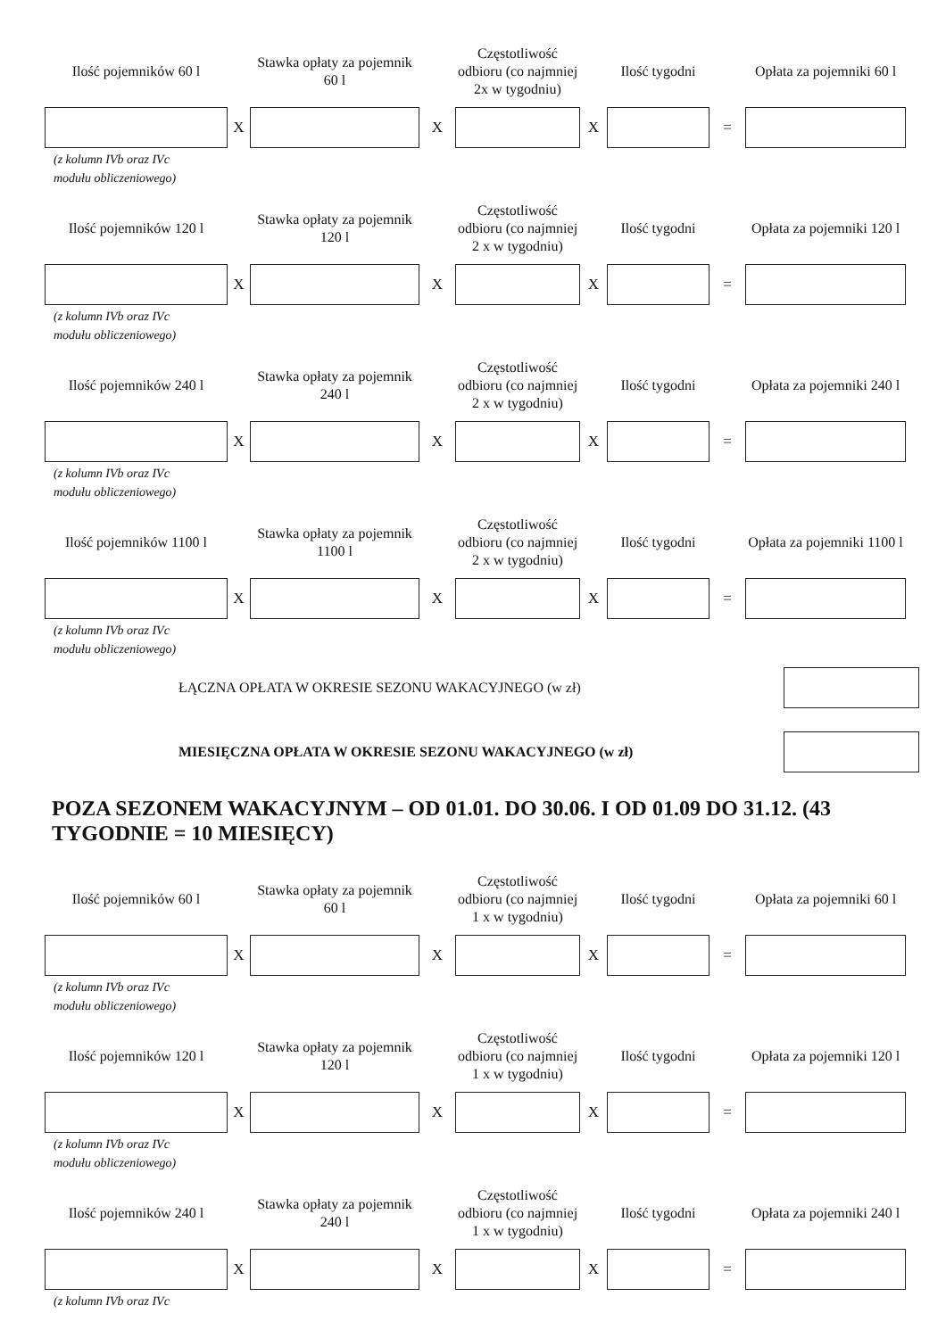Ilość pojemników 60 l
Stawka opłaty za pojemnik 60 l
Częstotliwość odbioru (co najmniej 2x w tygodniu)
Ilość tygodni
Opłata za pojemniki 60 l
X
X
X
=
(z kolumn IVb oraz IVc
modułu obliczeniowego)
Ilość pojemników 120 l
Stawka opłaty za pojemnik 120 l
Częstotliwość odbioru (co najmniej 2 x w tygodniu)
Ilość tygodni
Opłata za pojemniki 120 l
X
X
X
=
(z kolumn IVb oraz IVc
modułu obliczeniowego)
Ilość pojemników 240 l
Stawka opłaty za pojemnik 240 l
Częstotliwość odbioru (co najmniej 2 x w tygodniu)
Ilość tygodni
Opłata za pojemniki 240 l
X
X
X
=
(z kolumn IVb oraz IVc
modułu obliczeniowego)
Ilość pojemników 1100 l
Stawka opłaty za pojemnik 1100 l
Częstotliwość odbioru (co najmniej 2 x w tygodniu)
Ilość tygodni
Opłata za pojemniki 1100 l
X
X
X
=
(z kolumn IVb oraz IVc
modułu obliczeniowego)
ŁĄCZNA OPŁATA W OKRESIE SEZONU WAKACYJNEGO (w zł)
MIESIĘCZNA OPŁATA W OKRESIE SEZONU WAKACYJNEGO (w zł)
POZA SEZONEM WAKACYJNYM – OD 01.01. DO 30.06. I OD 01.09 DO 31.12. (43 TYGODNIE = 10 MIESIĘCY)
Ilość pojemników 60 l
Stawka opłaty za pojemnik 60 l
Częstotliwość odbioru (co najmniej 1 x w tygodniu)
Ilość tygodni
Opłata za pojemniki 60 l
X
X
X
=
(z kolumn IVb oraz IVc
modułu obliczeniowego)
Ilość pojemników 120 l
Stawka opłaty za pojemnik 120 l
Częstotliwość odbioru (co najmniej 1 x w tygodniu)
Ilość tygodni
Opłata za pojemniki 120 l
X
X
X
=
(z kolumn IVb oraz IVc
modułu obliczeniowego)
Ilość pojemników 240 l
Stawka opłaty za pojemnik 240 l
Częstotliwość odbioru (co najmniej 1 x w tygodniu)
Ilość tygodni
Opłata za pojemniki 240 l
X
X
X
=
(z kolumn IVb oraz IVc